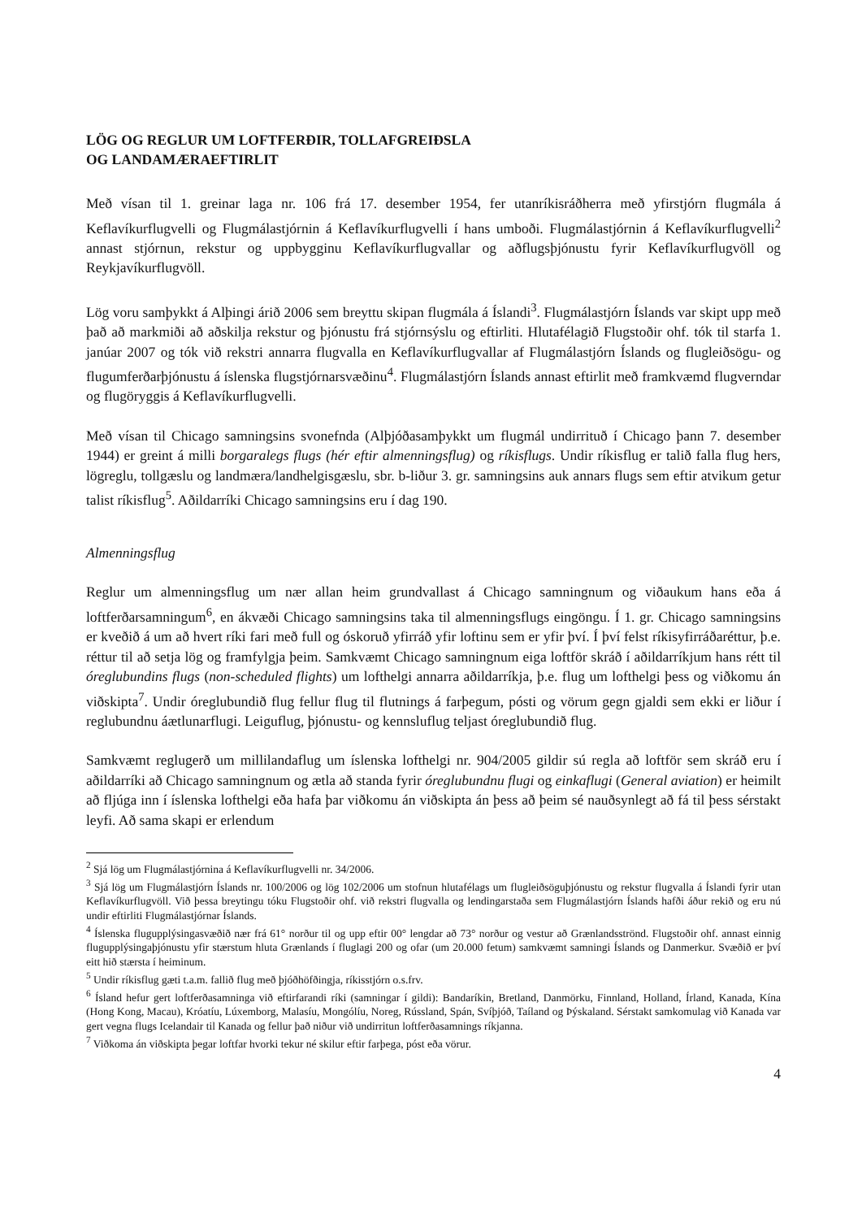LÖG OG REGLUR UM LOFTFERÐIR, TOLLAFGREIÐSLA
OG LANDAMÆRAEFTIRLIT
Með vísan til 1. greinar laga nr. 106 frá 17. desember 1954, fer utanríkisráðherra með yfirstjórn flugmála á Keflavíkurflugvelli og Flugmálastjórnin á Keflavíkurflugvelli í hans umboði. Flugmálastjórnin á Keflavíkurflugvelli<sup>2</sup> annast stjórnun, rekstur og uppbygginu Keflavíkurflugvallar og aðflugsþjónustu fyrir Keflavíkurflugvöll og Reykjavíkurflugvöll.
Lög voru samþykkt á Alþingi árið 2006 sem breyttu skipan flugmála á Íslandi<sup>3</sup>. Flugmálastjórn Íslands var skipt upp með það að markmiði að aðskilja rekstur og þjónustu frá stjórnsýslu og eftirliti. Hlutafélagið Flugstoðir ohf. tók til starfa 1. janúar 2007 og tók við rekstri annarra flugvalla en Keflavíkurflugvallar af Flugmálastjórn Íslands og flugleiðsögu- og flugumferðarþjónustu á íslenska flugstjórnarsvæðinu<sup>4</sup>. Flugmálastjórn Íslands annast eftirlit með framkvæmd flugverndar og flugöryggis á Keflavíkurflugvelli.
Með vísan til Chicago samningsins svonefnda (Alþjóðasamþykkt um flugmál undirrituð í Chicago þann 7. desember 1944) er greint á milli borgaralegs flugs (hér eftir almenningsflug) og ríkisflugs. Undir ríkisflug er talið falla flug hers, lögreglu, tollgæslu og landmæra/landhelgisgæslu, sbr. b-liður 3. gr. samningsins auk annars flugs sem eftir atvikum getur talist ríkisflug<sup>5</sup>. Aðildarríki Chicago samningsins eru í dag 190.
Almenningsflug
Reglur um almenningsflug um nær allan heim grundvallast á Chicago samningnum og viðaukum hans eða á loftferðarsamningum<sup>6</sup>, en ákvæði Chicago samningsins taka til almenningsflugs eingöngu. Í 1. gr. Chicago samningsins er kveðið á um að hvert ríki fari með full og óskoruð yfirráð yfir loftinu sem er yfir því. Í því felst ríkisyfirráðaréttur, þ.e. réttur til að setja lög og framfylgja þeim. Samkvæmt Chicago samningnum eiga loftför skráð í aðildarríkjum hans rétt til óreglubundins flugs (non-scheduled flights) um lofthelgi annarra aðildarríkja, þ.e. flug um lofthelgi þess og viðkomu án viðskipta<sup>7</sup>. Undir óreglubundið flug fellur flug til flutnings á farþegum, pósti og vörum gegn gjaldi sem ekki er liður í reglubundnu áætlunarflugi. Leiguflug, þjónustu- og kennsluflug teljast óreglubundið flug.
Samkvæmt reglugerð um millilandaflug um íslenska lofthelgi nr. 904/2005 gildir sú regla að loftför sem skráð eru í aðildarríki að Chicago samningnum og ætla að standa fyrir óreglubundnu flugi og einkaflugi (General aviation) er heimilt að fljúga inn í íslenska lofthelgi eða hafa þar viðkomu án viðskipta án þess að þeim sé nauðsynlegt að fá til þess sérstakt leyfi. Að sama skapi er erlendum
<sup>2</sup> Sjá lög um Flugmálastjórnina á Keflavíkurflugvelli nr. 34/2006.
<sup>3</sup> Sjá lög um Flugmálastjórn Íslands nr. 100/2006 og lög 102/2006 um stofnun hlutafélags um flugleiðsöguþjónustu og rekstur flugvalla á Íslandi fyrir utan Keflavíkurflugvöll. Við þessa breytingu tóku Flugstoðir ohf. við rekstri flugvalla og lendingarstaða sem Flugmálastjórn Íslands hafði áður rekið og eru nú undir eftirliti Flugmálastjórnar Íslands.
<sup>4</sup> Íslenska flugupplýsingasvæðið nær frá 61° norður til og upp eftir 00° lengdar að 73° norður og vestur að Grænlandsströnd. Flugstoðir ohf. annast einnig flugupplýsingaþjónustu yfir stærstum hluta Grænlands í fluglagi 200 og ofar (um 20.000 fetum) samkvæmt samningi Íslands og Danmerkur. Svæðið er því eitt hið stærsta í heiminum.
<sup>5</sup> Undir ríkisflug gæti t.a.m. fallið flug með þjóðhöfðingja, ríkisstjórn o.s.frv.
<sup>6</sup> Ísland hefur gert loftferðasamninga við eftirfarandi ríki (samningar í gildi): Bandaríkin, Bretland, Danmörku, Finnland, Holland, Írland, Kanada, Kína (Hong Kong, Macau), Króatíu, Lúxemborg, Malasíu, Mongólíu, Noreg, Rússland, Spán, Svíþjóð, Taíland og Þýskaland. Sérstakt samkomulag við Kanada var gert vegna flugs Icelandair til Kanada og fellur það niður við undirritun loftferðasamnings ríkjanna.
<sup>7</sup> Viðkoma án viðskipta þegar loftfar hvorki tekur né skilur eftir farþega, póst eða vörur.
4